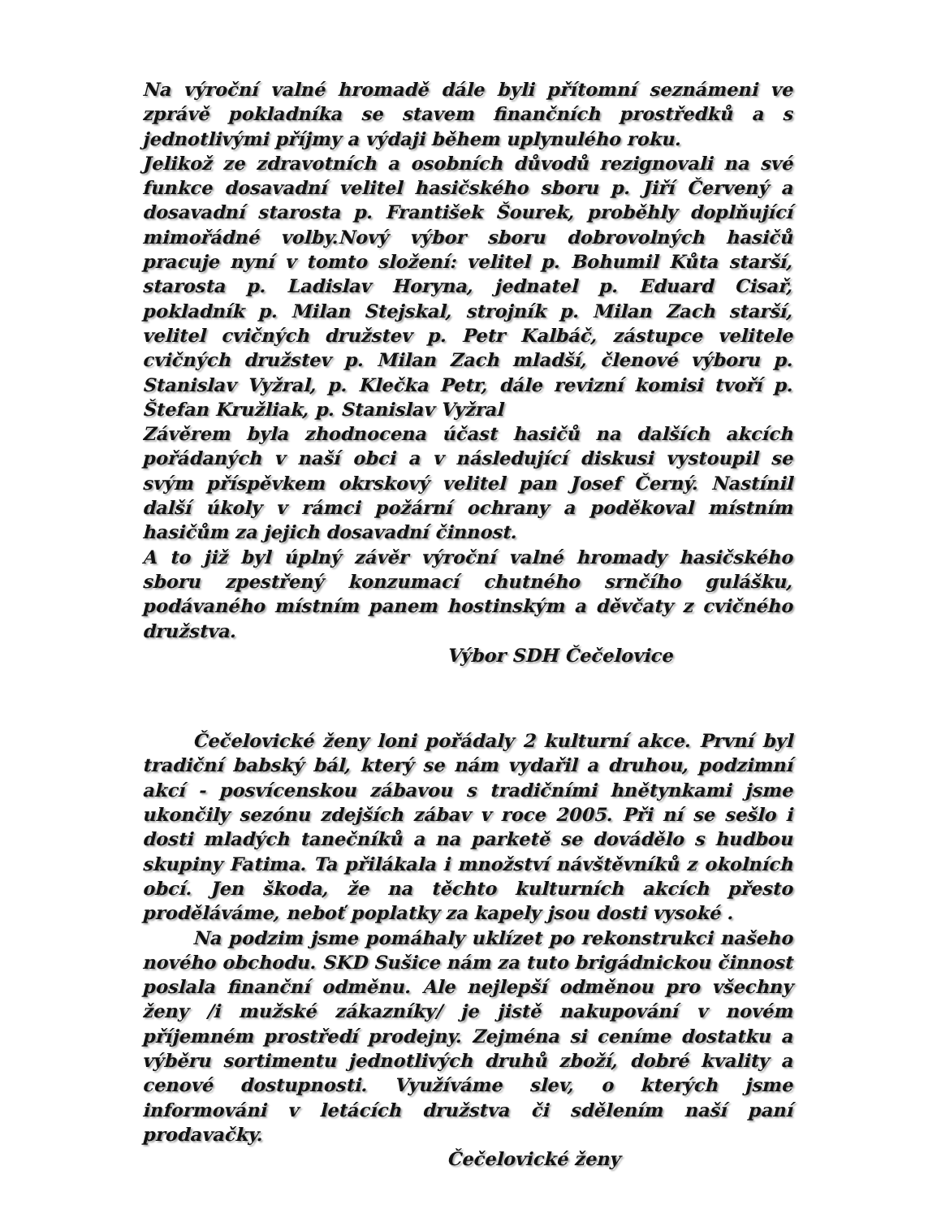Na výroční valné hromadě dále byli přítomní seznámeni ve zprávě pokladníka se stavem finančních prostředků a s jednotlivými příjmy a výdaji během uplynulého roku.
Jelikož ze zdravotních a osobních důvodů rezignovali na své funkce dosavadní velitel hasičského sboru p. Jiří Červený a dosavadní starosta p. František Šourek, proběhly doplňující mimořádné volby.Nový výbor sboru dobrovolných hasičů pracuje nyní v tomto složení: velitel p. Bohumil Kůta starší, starosta p. Ladislav Horyna, jednatel p. Eduard Cisař, pokladník p. Milan Stejskal, strojník p. Milan Zach starší, velitel cvičných družstev p. Petr Kalbáč, zástupce velitele cvičných družstev p. Milan Zach mladší, členové výboru p. Stanislav Vyžral, p. Klečka Petr, dále revizní komisi tvoří p. Štefan Kružliak, p. Stanislav Vyžral
Závěrem byla zhodnocena účast hasičů na dalších akcích pořádaných v naší obci a v následující diskusi vystoupil se svým příspěvkem okrskový velitel pan Josef Černý. Nastínil další úkoly v rámci požární ochrany a poděkoval místním hasičům za jejich dosavadní činnost.
A to již byl úplný závěr výroční valné hromady hasičského sboru zpestřený konzumací chutného srnčího gulášku, podávaného místním panem hostinským a děvčaty z cvičného družstva.
Výbor SDH Čečelovice
Čečelovické ženy loni pořádaly 2 kulturní akce. První byl tradiční babský bál, který se nám vydařil a druhou, podzimní akcí - posvícenskou zábavou s tradičními hnětynkami jsme ukončily sezónu zdejších zábav v roce 2005. Při ní se sešlo i dosti mladých tanečníků a na parketě se dovádělo s hudbou skupiny Fatima. Ta přilákala i množství návštěvníků z okolních obcí. Jen škoda, že na těchto kulturních akcích přesto proděláváme, neboť poplatky za kapely jsou dosti vysoké .
Na podzim jsme pomáhaly uklízet po rekonstrukci našeho nového obchodu. SKD Sušice nám za tuto brigádnickou činnost poslala finanční odměnu. Ale nejlepší odměnou pro všechny ženy /i mužské zákazníky/ je jistě nakupování v novém příjemném prostředí prodejny. Zejména si ceníme dostatku a výběru sortimentu jednotlivých druhů zboží, dobré kvality a cenové dostupnosti. Využíváme slev, o kterých jsme informováni v letácích družstva či sdělením naší paní prodavačky.
Čečelovické ženy